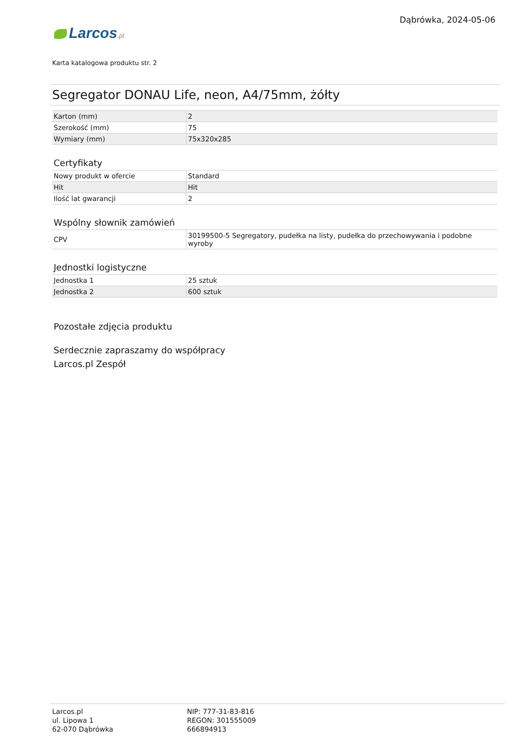Dąbrówka, 2024-05-06
Larcos.pl
Karta katalogowa produktu str. 2
Segregator DONAU Life, neon, A4/75mm, żółty
| Karton (mm) | 2 |
| Szerokość (mm) | 75 |
| Wymiary (mm) | 75x320x285 |
Certyfikaty
| Nowy produkt w ofercie | Standard |
| Hit | Hit |
| Ilość lat gwarancji | 2 |
Wspólny słownik zamówień
| CPV | 30199500-5 Segregatory, pudełka na listy, pudełka do przechowywania i podobne wyroby |
Jednostki logistyczne
| Jednostka 1 | 25 sztuk |
| Jednostka 2 | 600 sztuk |
Pozostałe zdjęcia produktu
Serdecznie zapraszamy do współpracy
Larcos.pl Zespół
Larcos.pl
ul. Lipowa 1
62-070 Dąbrówka
NIP: 777-31-83-816
REGON: 301555009
666894913